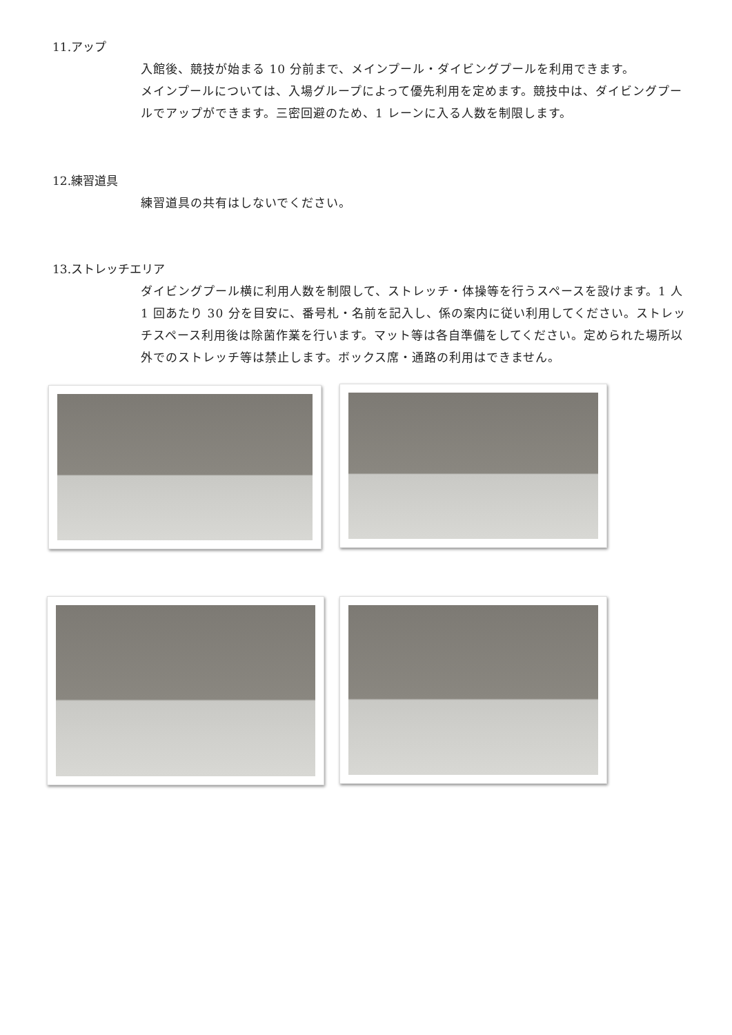11.アップ
入館後、競技が始まる 10 分前まで、メインプール・ダイビングプールを利用できます。
メインプールについては、入場グループによって優先利用を定めます。競技中は、ダイビングプールでアップができます。三密回避のため、1 レーンに入る人数を制限します。
12.練習道具
練習道具の共有はしないでください。
13.ストレッチエリア
ダイビングプール横に利用人数を制限して、ストレッチ・体操等を行うスペースを設けます。1 人 1 回あたり 30 分を目安に、番号札・名前を記入し、係の案内に従い利用してください。ストレッチスペース利用後は除菌作業を行います。マット等は各自準備をしてください。定められた場所以外でのストレッチ等は禁止します。ボックス席・通路の利用はできません。